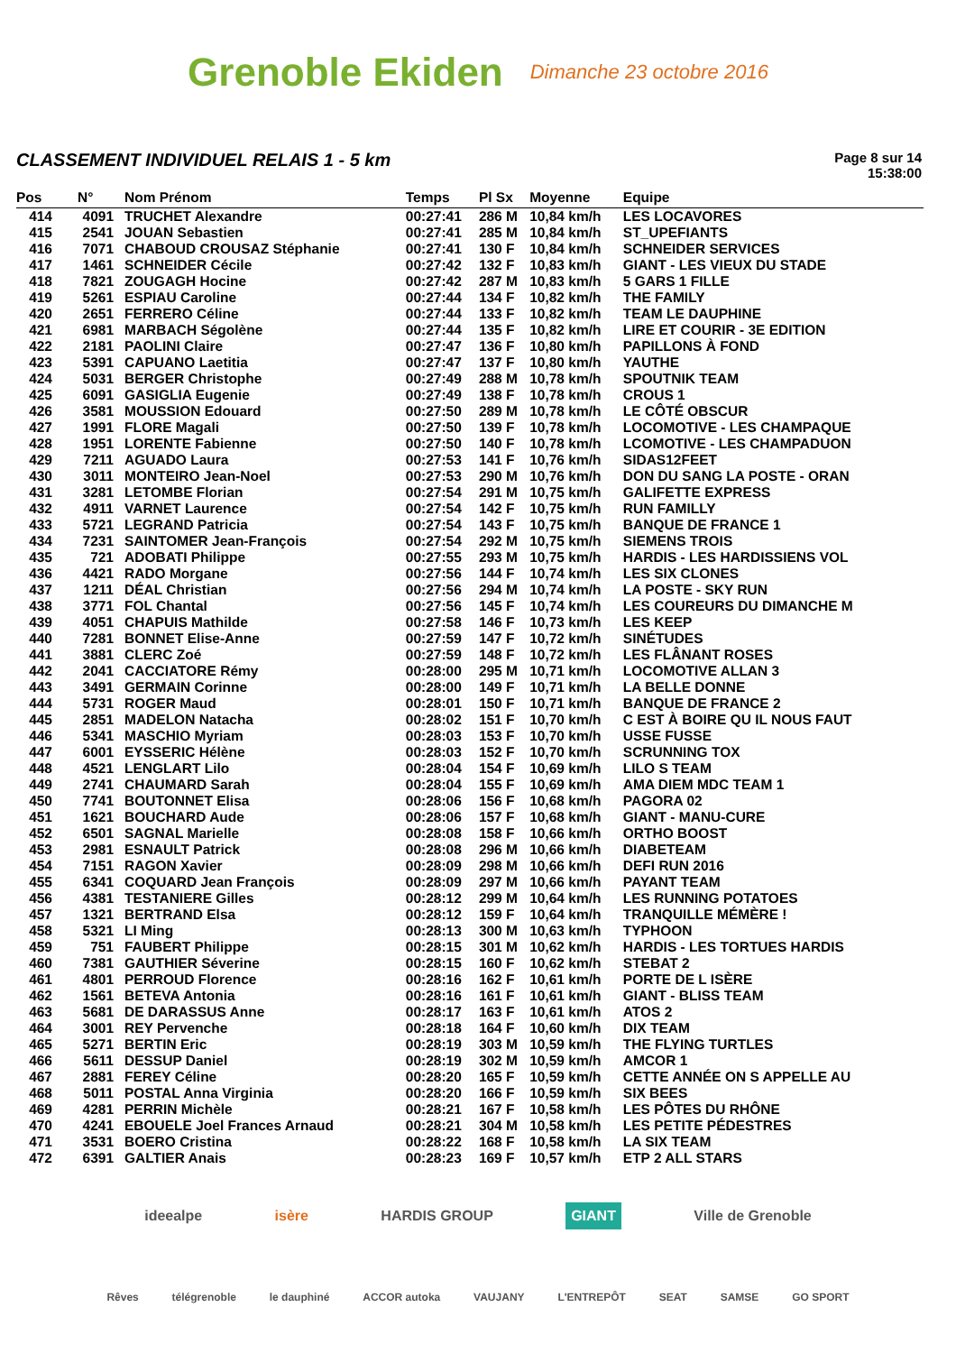Grenoble Ekiden
Dimanche 23 octobre 2016
CLASSEMENT INDIVIDUEL RELAIS 1 - 5 km
Page 8 sur 14
15:38:00
| Pos | N° | Nom Prénom | Temps | Pl Sx | Moyenne | Equipe |
| --- | --- | --- | --- | --- | --- | --- |
| 414 | 4091 | TRUCHET Alexandre | 00:27:41 | 286 M | 10,84 km/h | LES LOCAVORES |
| 415 | 2541 | JOUAN Sebastien | 00:27:41 | 285 M | 10,84 km/h | ST_UPEFIANTS |
| 416 | 7071 | CHABOUD CROUSAZ Stéphanie | 00:27:41 | 130 F | 10,84 km/h | SCHNEIDER SERVICES |
| 417 | 1461 | SCHNEIDER Cécile | 00:27:42 | 132 F | 10,83 km/h | GIANT - LES VIEUX DU STADE |
| 418 | 7821 | ZOUGAGH Hocine | 00:27:42 | 287 M | 10,83 km/h | 5 GARS 1 FILLE |
| 419 | 5261 | ESPIAU Caroline | 00:27:44 | 134 F | 10,82 km/h | THE FAMILY |
| 420 | 2651 | FERRERO Céline | 00:27:44 | 133 F | 10,82 km/h | TEAM LE DAUPHINE |
| 421 | 6981 | MARBACH Ségolène | 00:27:44 | 135 F | 10,82 km/h | LIRE ET COURIR - 3E EDITION |
| 422 | 2181 | PAOLINI Claire | 00:27:47 | 136 F | 10,80 km/h | PAPILLONS À FOND |
| 423 | 5391 | CAPUANO Laetitia | 00:27:47 | 137 F | 10,80 km/h | YAUTHE |
| 424 | 5031 | BERGER Christophe | 00:27:49 | 288 M | 10,78 km/h | SPOUTNIK TEAM |
| 425 | 6091 | GASIGLIA Eugenie | 00:27:49 | 138 F | 10,78 km/h | CROUS 1 |
| 426 | 3581 | MOUSSION Edouard | 00:27:50 | 289 M | 10,78 km/h | LE CÔTÉ OBSCUR |
| 427 | 1991 | FLORE Magali | 00:27:50 | 139 F | 10,78 km/h | LOCOMOTIVE - LES CHAMPAQUE |
| 428 | 1951 | LORENTE Fabienne | 00:27:50 | 140 F | 10,78 km/h | LCOMOTIVE - LES CHAMPADUON |
| 429 | 7211 | AGUADO Laura | 00:27:53 | 141 F | 10,76 km/h | SIDAS12FEET |
| 430 | 3011 | MONTEIRO Jean-Noel | 00:27:53 | 290 M | 10,76 km/h | DON DU SANG LA POSTE - ORAN |
| 431 | 3281 | LETOMBE Florian | 00:27:54 | 291 M | 10,75 km/h | GALIFETTE EXPRESS |
| 432 | 4911 | VARNET Laurence | 00:27:54 | 142 F | 10,75 km/h | RUN FAMILLY |
| 433 | 5721 | LEGRAND Patricia | 00:27:54 | 143 F | 10,75 km/h | BANQUE DE FRANCE 1 |
| 434 | 7231 | SAINTOMER Jean-François | 00:27:54 | 292 M | 10,75 km/h | SIEMENS TROIS |
| 435 | 721 | ADOBATI Philippe | 00:27:55 | 293 M | 10,75 km/h | HARDIS - LES HARDISSIENS VOL |
| 436 | 4421 | RADO Morgane | 00:27:56 | 144 F | 10,74 km/h | LES SIX CLONES |
| 437 | 1211 | DÉAL Christian | 00:27:56 | 294 M | 10,74 km/h | LA POSTE - SKY RUN |
| 438 | 3771 | FOL Chantal | 00:27:56 | 145 F | 10,74 km/h | LES COUREURS DU DIMANCHE M |
| 439 | 4051 | CHAPUIS Mathilde | 00:27:58 | 146 F | 10,73 km/h | LES KEEP |
| 440 | 7281 | BONNET Elise-Anne | 00:27:59 | 147 F | 10,72 km/h | SINÉTUDES |
| 441 | 3881 | CLERC Zoé | 00:27:59 | 148 F | 10,72 km/h | LES FLÂNANT ROSES |
| 442 | 2041 | CACCIATORE Rémy | 00:28:00 | 295 M | 10,71 km/h | LOCOMOTIVE ALLAN 3 |
| 443 | 3491 | GERMAIN Corinne | 00:28:00 | 149 F | 10,71 km/h | LA BELLE DONNE |
| 444 | 5731 | ROGER Maud | 00:28:01 | 150 F | 10,71 km/h | BANQUE DE FRANCE 2 |
| 445 | 2851 | MADELON Natacha | 00:28:02 | 151 F | 10,70 km/h | C EST À BOIRE QU IL NOUS FAUT |
| 446 | 5341 | MASCHIO Myriam | 00:28:03 | 153 F | 10,70 km/h | USSE FUSSE |
| 447 | 6001 | EYSSERIC Hélène | 00:28:03 | 152 F | 10,70 km/h | SCRUNNING TOX |
| 448 | 4521 | LENGLART Lilo | 00:28:04 | 154 F | 10,69 km/h | LILO S TEAM |
| 449 | 2741 | CHAUMARD Sarah | 00:28:04 | 155 F | 10,69 km/h | AMA DIEM MDC TEAM 1 |
| 450 | 7741 | BOUTONNET Elisa | 00:28:06 | 156 F | 10,68 km/h | PAGORA 02 |
| 451 | 1621 | BOUCHARD Aude | 00:28:06 | 157 F | 10,68 km/h | GIANT - MANU-CURE |
| 452 | 6501 | SAGNAL Marielle | 00:28:08 | 158 F | 10,66 km/h | ORTHO BOOST |
| 453 | 2981 | ESNAULT Patrick | 00:28:08 | 296 M | 10,66 km/h | DIABETEAM |
| 454 | 7151 | RAGON Xavier | 00:28:09 | 298 M | 10,66 km/h | DEFI RUN 2016 |
| 455 | 6341 | COQUARD Jean François | 00:28:09 | 297 M | 10,66 km/h | PAYANT TEAM |
| 456 | 4381 | TESTANIERE Gilles | 00:28:12 | 299 M | 10,64 km/h | LES RUNNING POTATOES |
| 457 | 1321 | BERTRAND Elsa | 00:28:12 | 159 F | 10,64 km/h | TRANQUILLE MÉMÈRE ! |
| 458 | 5321 | LI Ming | 00:28:13 | 300 M | 10,63 km/h | TYPHOON |
| 459 | 751 | FAUBERT Philippe | 00:28:15 | 301 M | 10,62 km/h | HARDIS - LES TORTUES HARDIS |
| 460 | 7381 | GAUTHIER Séverine | 00:28:15 | 160 F | 10,62 km/h | STEBAT 2 |
| 461 | 4801 | PERROUD Florence | 00:28:16 | 162 F | 10,61 km/h | PORTE DE L ISÈRE |
| 462 | 1561 | BETEVA Antonia | 00:28:16 | 161 F | 10,61 km/h | GIANT - BLISS TEAM |
| 463 | 5681 | DE DARASSUS Anne | 00:28:17 | 163 F | 10,61 km/h | ATOS 2 |
| 464 | 3001 | REY Pervenche | 00:28:18 | 164 F | 10,60 km/h | DIX TEAM |
| 465 | 5271 | BERTIN Eric | 00:28:19 | 303 M | 10,59 km/h | THE FLYING TURTLES |
| 466 | 5611 | DESSUP Daniel | 00:28:19 | 302 M | 10,59 km/h | AMCOR 1 |
| 467 | 2881 | FEREY Céline | 00:28:20 | 165 F | 10,59 km/h | CETTE ANNÉE ON S APPELLE AU |
| 468 | 5011 | POSTAL Anna Virginia | 00:28:20 | 166 F | 10,59 km/h | SIX BEES |
| 469 | 4281 | PERRIN Michèle | 00:28:21 | 167 F | 10,58 km/h | LES PÔTES DU RHÔNE |
| 470 | 4241 | EBOUELE Joel Frances Arnaud | 00:28:21 | 304 M | 10,58 km/h | LES PETITE PÉDESTRES |
| 471 | 3531 | BOERO Cristina | 00:28:22 | 168 F | 10,58 km/h | LA SIX TEAM |
| 472 | 6391 | GALTIER Anais | 00:28:23 | 169 F | 10,57 km/h | ETP 2 ALL STARS |
ideealpe isère HARDIS GROUP GIANT Ville de Grenoble
Rêves télégrenoble le dauphiné ACCOR autoka VAUJANY L'ENTREPÔT SEAT SAMSE GO SPORT